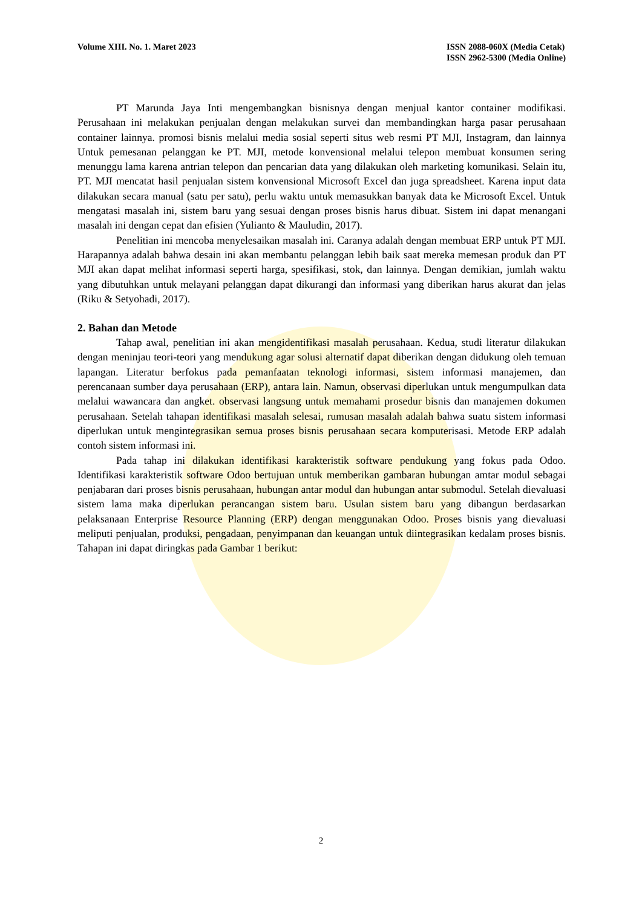Volume XIII. No. 1. Maret 2023 ISSN 2088-060X (Media Cetak)
ISSN 2962-5300 (Media Online)
PT Marunda Jaya Inti mengembangkan bisnisnya dengan menjual kantor container modifikasi. Perusahaan ini melakukan penjualan dengan melakukan survei dan membandingkan harga pasar perusahaan container lainnya. promosi bisnis melalui media sosial seperti situs web resmi PT MJI, Instagram, dan lainnya Untuk pemesanan pelanggan ke PT. MJI, metode konvensional melalui telepon membuat konsumen sering menunggu lama karena antrian telepon dan pencarian data yang dilakukan oleh marketing komunikasi. Selain itu, PT. MJI mencatat hasil penjualan sistem konvensional Microsoft Excel dan juga spreadsheet. Karena input data dilakukan secara manual (satu per satu), perlu waktu untuk memasukkan banyak data ke Microsoft Excel. Untuk mengatasi masalah ini, sistem baru yang sesuai dengan proses bisnis harus dibuat. Sistem ini dapat menangani masalah ini dengan cepat dan efisien (Yulianto & Mauludin, 2017).
Penelitian ini mencoba menyelesaikan masalah ini. Caranya adalah dengan membuat ERP untuk PT MJI. Harapannya adalah bahwa desain ini akan membantu pelanggan lebih baik saat mereka memesan produk dan PT MJI akan dapat melihat informasi seperti harga, spesifikasi, stok, dan lainnya. Dengan demikian, jumlah waktu yang dibutuhkan untuk melayani pelanggan dapat dikurangi dan informasi yang diberikan harus akurat dan jelas (Riku & Setyohadi, 2017).
2. Bahan dan Metode
Tahap awal, penelitian ini akan mengidentifikasi masalah perusahaan. Kedua, studi literatur dilakukan dengan meninjau teori-teori yang mendukung agar solusi alternatif dapat diberikan dengan didukung oleh temuan lapangan. Literatur berfokus pada pemanfaatan teknologi informasi, sistem informasi manajemen, dan perencanaan sumber daya perusahaan (ERP), antara lain. Namun, observasi diperlukan untuk mengumpulkan data melalui wawancara dan angket. observasi langsung untuk memahami prosedur bisnis dan manajemen dokumen perusahaan. Setelah tahapan identifikasi masalah selesai, rumusan masalah adalah bahwa suatu sistem informasi diperlukan untuk mengintegrasikan semua proses bisnis perusahaan secara komputerisasi. Metode ERP adalah contoh sistem informasi ini.
Pada tahap ini dilakukan identifikasi karakteristik software pendukung yang fokus pada Odoo. Identifikasi karakteristik software Odoo bertujuan untuk memberikan gambaran hubungan amtar modul sebagai penjabaran dari proses bisnis perusahaan, hubungan antar modul dan hubungan antar submodul. Setelah dievaluasi sistem lama maka diperlukan perancangan sistem baru. Usulan sistem baru yang dibangun berdasarkan pelaksanaan Enterprise Resource Planning (ERP) dengan menggunakan Odoo. Proses bisnis yang dievaluasi meliputi penjualan, produksi, pengadaan, penyimpanan dan keuangan untuk diintegrasikan kedalam proses bisnis. Tahapan ini dapat diringkas pada Gambar 1 berikut:
2